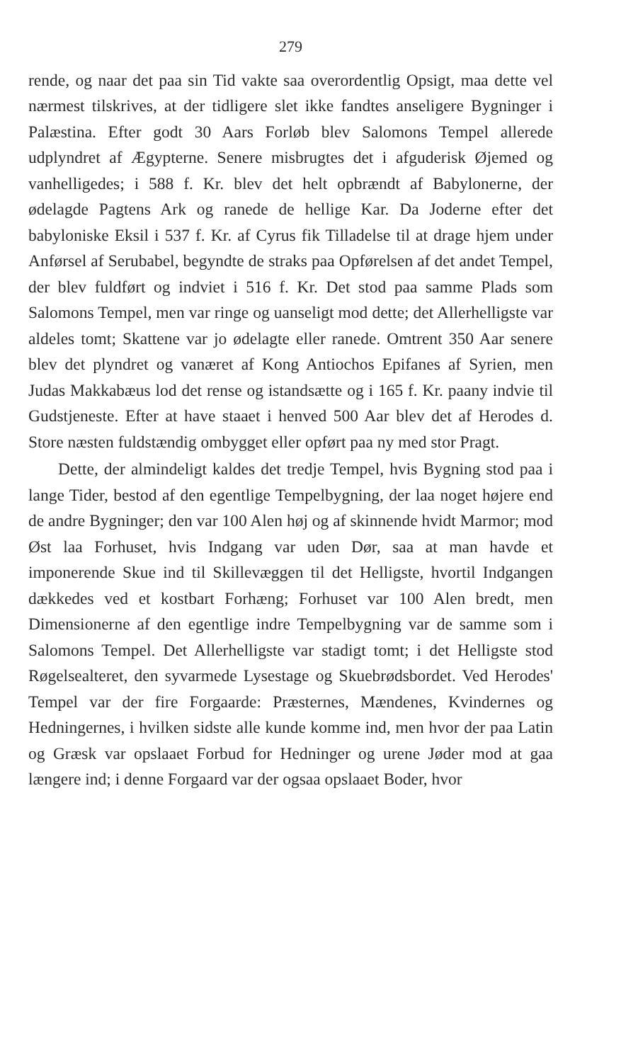279
rende, og naar det paa sin Tid vakte saa overordentlig Opsigt, maa dette vel nærmest tilskrives, at der tidligere slet ikke fandtes anseligere Bygninger i Palæstina. Efter godt 30 Aars Forløb blev Salomons Tempel allerede udplyndret af Ægypterne. Senere misbrugtes det i afguderisk Øjemed og vanhelligedes; i 588 f. Kr. blev det helt opbrændt af Babylonerne, der ødelagde Pagtens Ark og ranede de hellige Kar. Da Joderne efter det babyloniske Eksil i 537 f. Kr. af Cyrus fik Tilladelse til at drage hjem under Anførsel af Serubabel, begyndte de straks paa Opførelsen af det andet Tempel, der blev fuldført og indviet i 516 f. Kr. Det stod paa samme Plads som Salomons Tempel, men var ringe og uanseligt mod dette; det Allerhelligste var aldeles tomt; Skattene var jo ødelagte eller ranede. Omtrent 350 Aar senere blev det plyndret og vanæret af Kong Antiochos Epifanes af Syrien, men Judas Makkabæus lod det rense og istandsætte og i 165 f. Kr. paany indvie til Gudstjeneste. Efter at have staaet i henved 500 Aar blev det af Herodes d. Store næsten fuldstændig ombygget eller opført paa ny med stor Pragt.
Dette, der almindeligt kaldes det tredje Tempel, hvis Bygning stod paa i lange Tider, bestod af den egentlige Tempelbygning, der laa noget højere end de andre Bygninger; den var 100 Alen høj og af skinnende hvidt Marmor; mod Øst laa Forhuset, hvis Indgang var uden Dør, saa at man havde et imponerende Skue ind til Skillevæggen til det Helligste, hvortil Indgangen dækkedes ved et kostbart Forhæng; Forhuset var 100 Alen bredt, men Dimensionerne af den egentlige indre Tempelbygning var de samme som i Salomons Tempel. Det Allerhelligste var stadigt tomt; i det Helligste stod Røgelsealteret, den syvarmede Lysestage og Skuebrødsbordet. Ved Herodes' Tempel var der fire Forgaarde: Præsternes, Mændenes, Kvindernes og Hedningernes, i hvilken sidste alle kunde komme ind, men hvor der paa Latin og Græsk var opslaaet Forbud for Hedninger og urene Jøder mod at gaa længere ind; i denne Forgaard var der ogsaa opslaaet Boder, hvor